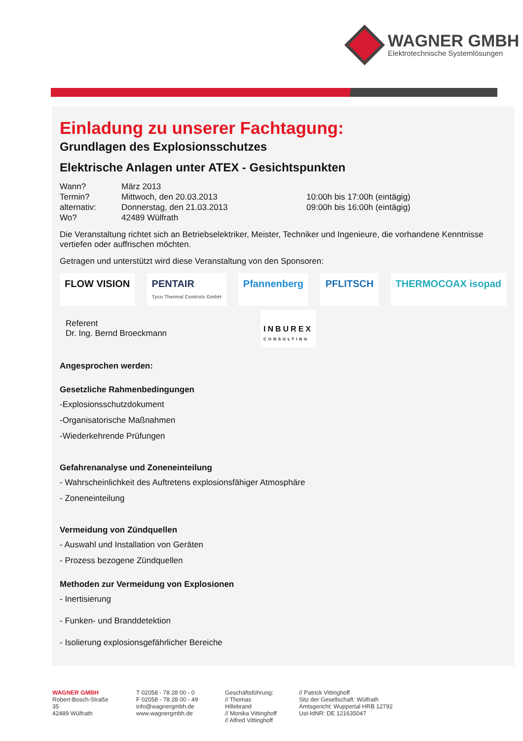WAGNER GMBH
Elektrotechnische Systemlösungen
Einladung zu unserer Fachtagung:
Grundlagen des Explosionsschutzes
Elektrische Anlagen unter ATEX - Gesichtspunkten
Wann? März 2013
Termin? Mittwoch, den 20.03.2013 10:00h bis 17:00h (eintägig)
alternativ: Donnerstag, den 21.03.2013 09:00h bis 16:00h (eintägig)
Wo? 42489 Wülfrath
Die Veranstaltung richtet sich an Betriebselektriker, Meister, Techniker und Ingenieure, die vorhandene Kenntnisse vertiefen oder auffrischen möchten.
Getragen und unterstützt wird diese Veranstaltung von den Sponsoren:
FLOW VISION PENTAIR
Tyco Thermal Controls GmbH Pfannenberg PFLITSCH THERMOCOAX isopad
Referent
Dr. Ing. Bernd Broeckmann
INBUREX
CONSULTING
Angesprochen werden:
Gesetzliche Rahmenbedingungen
-Explosionsschutzdokument
-Organisatorische Maßnahmen
-Wiederkehrende Prüfungen
Gefahrenanalyse und Zoneneinteilung
- Wahrscheinlichkeit des Auftretens explosionsfähiger Atmosphäre
- Zoneneinteilung
Vermeidung von Zündquellen
- Auswahl und Installation von Geräten
- Prozess bezogene Zündquellen
Methoden zur Vermeidung von Explosionen
- Inertisierung
- Funken- und Branddetektion
- Isolierung explosionsgefährlicher Bereiche
WAGNER GMBH
Robert-Bosch-Straße 35
42489 Wülfrath
T 02058 - 78 28 00 - 0
F 02058 - 78 28 00 - 49
info@wagnergmbh.de
www.wagnergmbh.de
Geschäftsführung:
// Thomas Hillebrand
// Monika Vittinghoff
// Alfred Vittinghoff
// Patrick Vittinghoff
Sitz der Gesellschaft: Wülfrath
Amtsgericht: Wuppertal HRB 12792
Ust-IdNR: DE 121635047